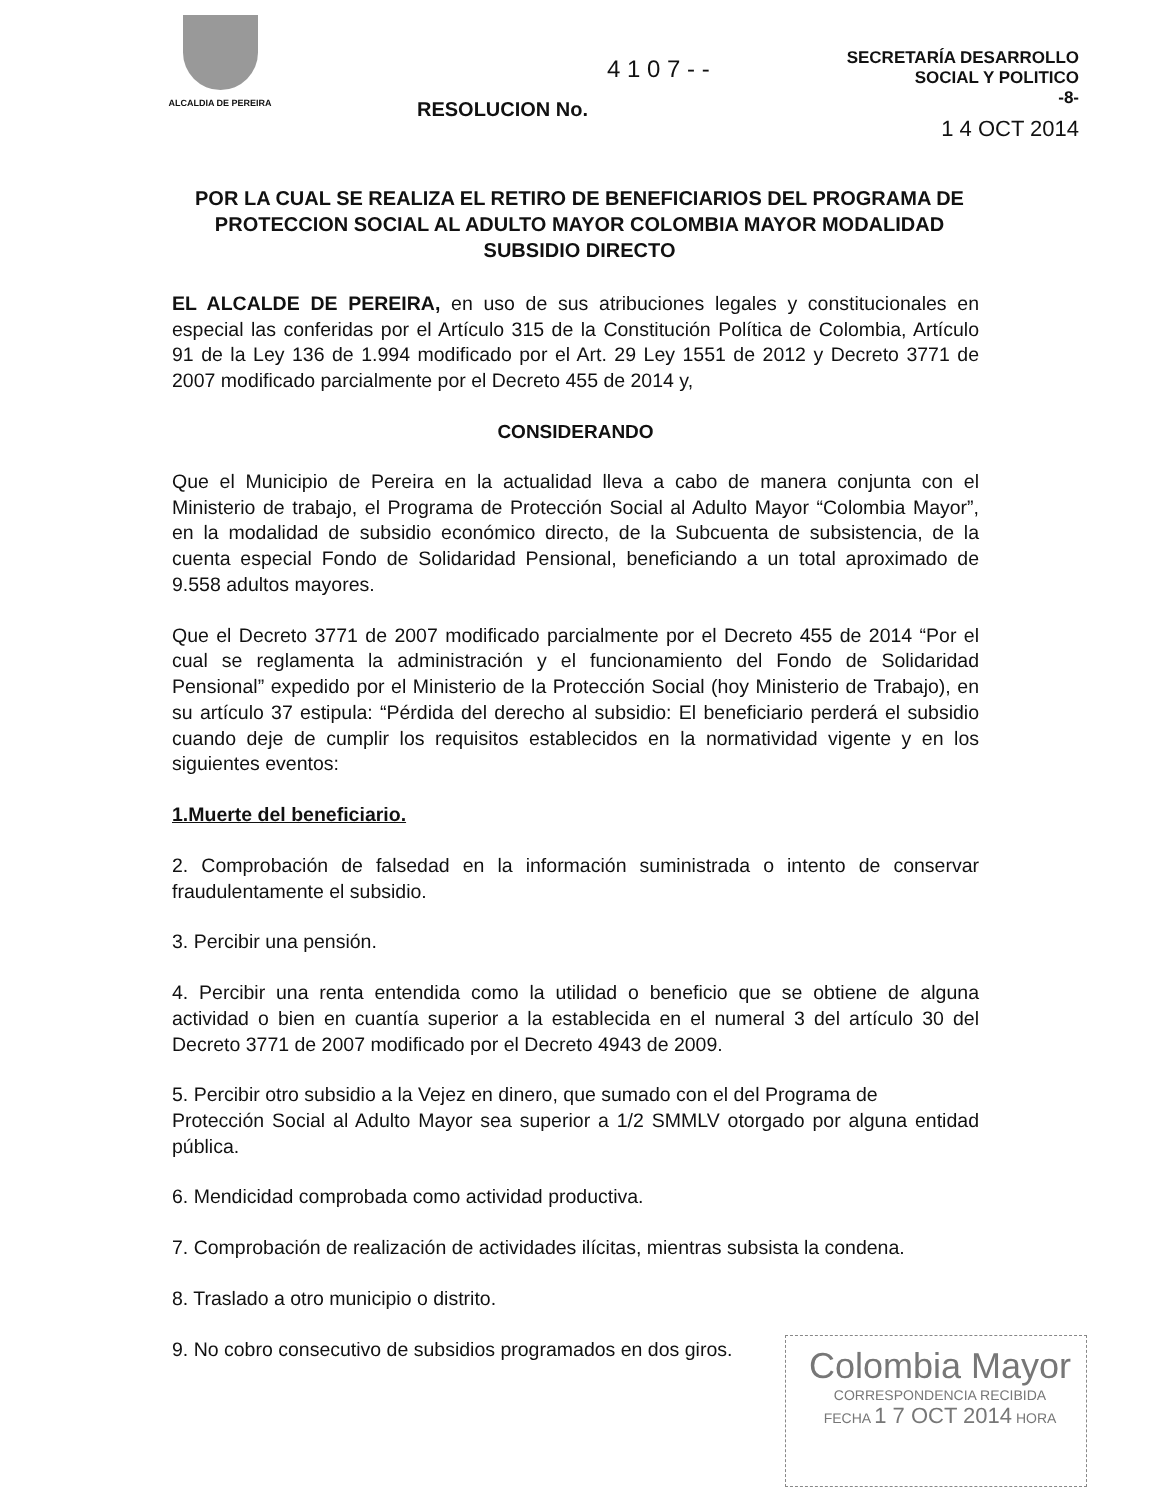ALCALDIA DE PEREIRA
4 1 0 7 - -
RESOLUCION No.
SECRETARÍA DESARROLLO
SOCIAL Y POLITICO
-8-
1 4 OCT 2014
POR LA CUAL SE REALIZA EL RETIRO DE BENEFICIARIOS DEL PROGRAMA DE PROTECCION SOCIAL AL ADULTO MAYOR COLOMBIA MAYOR MODALIDAD SUBSIDIO DIRECTO
EL ALCALDE DE PEREIRA, en uso de sus atribuciones legales y constitucionales en especial las conferidas por el Artículo 315 de la Constitución Política de Colombia, Artículo 91 de la Ley 136 de 1.994 modificado por el Art. 29 Ley 1551 de 2012 y Decreto 3771 de 2007 modificado parcialmente por el Decreto 455 de 2014 y,
CONSIDERANDO
Que el Municipio de Pereira en la actualidad lleva a cabo de manera conjunta con el Ministerio de trabajo, el Programa de Protección Social al Adulto Mayor “Colombia Mayor”, en la modalidad de subsidio económico directo, de la Subcuenta de subsistencia, de la cuenta especial Fondo de Solidaridad Pensional, beneficiando a un total aproximado de 9.558 adultos mayores.
Que el Decreto 3771 de 2007 modificado parcialmente por el Decreto 455 de 2014 “Por el cual se reglamenta la administración y el funcionamiento del Fondo de Solidaridad Pensional” expedido por el Ministerio de la Protección Social (hoy Ministerio de Trabajo), en su artículo 37 estipula: “Pérdida del derecho al subsidio: El beneficiario perderá el subsidio cuando deje de cumplir los requisitos establecidos en la normatividad vigente y en los siguientes eventos:
1.Muerte del beneficiario.
2. Comprobación de falsedad en la información suministrada o intento de conservar fraudulentamente el subsidio.
3. Percibir una pensión.
4. Percibir una renta entendida como la utilidad o beneficio que se obtiene de alguna actividad o bien en cuantía superior a la establecida en el numeral 3 del artículo 30 del Decreto 3771 de 2007 modificado por el Decreto 4943 de 2009.
5. Percibir otro subsidio a la Vejez en dinero, que sumado con el del Programa de
Protección Social al Adulto Mayor sea superior a 1/2 SMMLV otorgado por alguna entidad pública.
6. Mendicidad comprobada como actividad productiva.
7. Comprobación de realización de actividades ilícitas, mientras subsista la condena.
8. Traslado a otro municipio o distrito.
9. No cobro consecutivo de subsidios programados en dos giros.
Colombia Mayor
CORRESPONDENCIA RECIBIDA
FECHA 1 7 OCT 2014 HORA